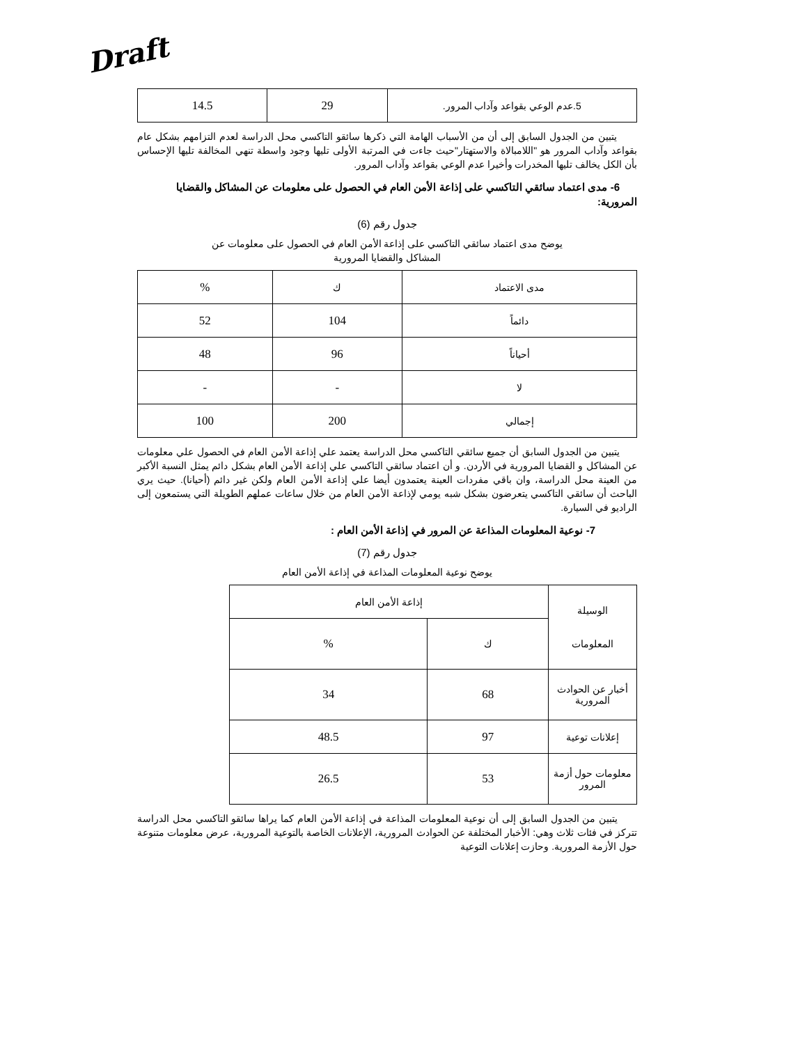Draft
| 5.عدم الوعي بقواعد وآداب المرور. | 29 | 14.5 |
يتبين من الجدول السابق إلى أن من الأسباب الهامة التي ذكرها سائقو التاكسي محل الدراسة لعدم التزامهم بشكل عام بقواعد وآداب المرور هو "اللامبالاة والاستهتار"حيث جاءت في المرتبة الأولى تليها وجود واسطة تنهي المخالفة تليها الإحساس بأن الكل يخالف تليها المخدرات وأخيرا عدم الوعي بقواعد وآداب المرور.
6- مدى اعتماد سائقي التاكسي على إذاعة الأمن العام في الحصول على معلومات عن المشاكل والقضايا المرورية:
جدول رقم (6)
يوضح مدى اعتماد سائقي التاكسي على إذاعة الأمن العام في الحصول على معلومات عن
المشاكل والقضايا المرورية
| مدى الاعتماد | ك | % |
| دائماً | 104 | 52 |
| أحياناً | 96 | 48 |
| لا | - | - |
| إجمالي | 200 | 100 |
يتبين من الجدول السابق أن جميع سائقي التاكسي محل الدراسة يعتمد علي إذاعة الأمن العام في الحصول علي معلومات عن المشاكل و القضايا المرورية في الأردن. و أن اعتماد سائقي التاكسي علي إذاعة الأمن العام بشكل دائم يمثل النسبة الأكبر من العينة محل الدراسة، وان باقي مفردات العينة يعتمدون أيضا علي إذاعة الأمن العام ولكن غير دائم (أحيانا). حيث يري الباحث أن سائقي التاكسي يتعرضون بشكل شبه يومي لإذاعة الأمن العام من خلال ساعات عملهم الطويلة التي يستمعون إلى الراديو في السيارة.
7- نوعية المعلومات المذاعة عن المرور في إذاعة الأمن العام :
جدول رقم (7)
يوضح نوعية المعلومات المذاعة في إذاعة الأمن العام
| الوسيلة المعلومات | إذاعة الأمن العام | |
| | ك | % |
| أخبار عن الحوادث المرورية | 68 | 34 |
| إعلانات توعية | 97 | 48.5 |
| معلومات حول أزمة المرور | 53 | 26.5 |
يتبين من الجدول السابق إلى أن نوعية المعلومات المذاعة في إذاعة الأمن العام كما يراها سائقو التاكسي محل الدراسة تتركز في فئات ثلاث وهي: الأخبار المختلفة عن الحوادث المرورية، الإعلانات الخاصة بالتوعية المرورية، عرض معلومات متنوعة حول الأزمة المرورية. وحازت إعلانات التوعية